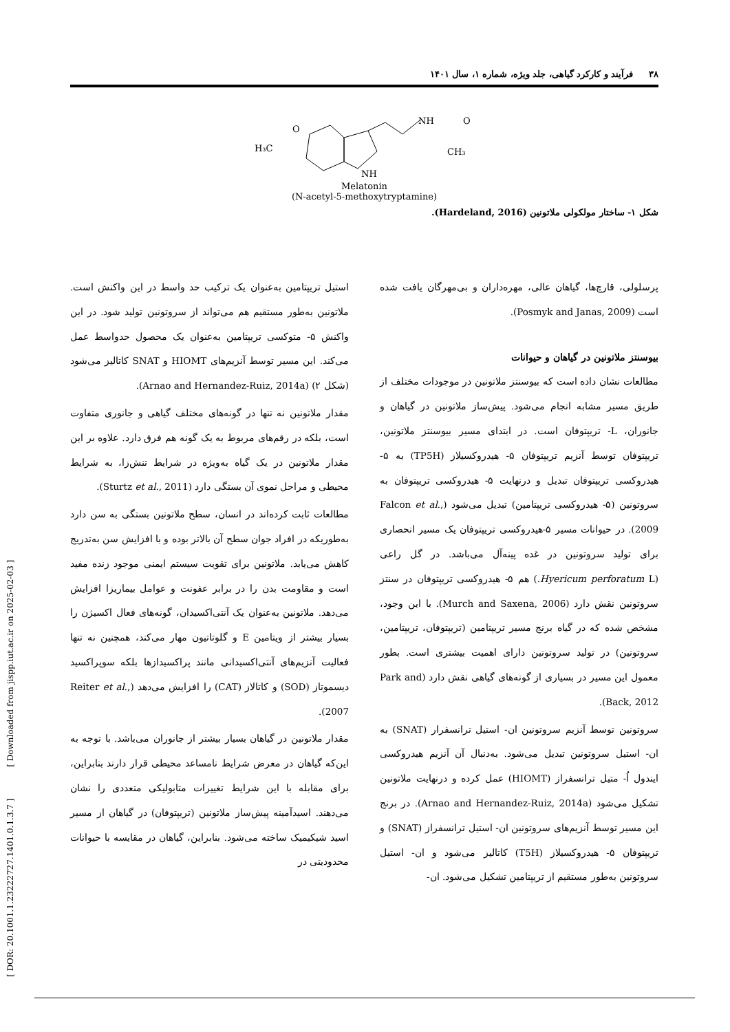٣٨ فرآیند و کارکرد گیاهی، جلد ویژه، شماره ۱، سال ۱۴۰۱
H₃C
O
NH
NH
O
CH₃
Melatonin
(N-acetyl-5-methoxytryptamine)
شکل ۱- ساختار مولکولی ملاتونین (Hardeland, 2016).
پرسلولی، قارچ‌ها، گیاهان عالی، مهره‌داران و بی‌مهرگان یافت شده است (Posmyk and Janas, 2009).
بیوسنتز ملاتونین در گیاهان و حیوانات
مطالعات نشان داده است که بیوسنتز ملاتونین در موجودات مختلف از طریق مسیر مشابه انجام می‌شود. پیش‌ساز ملاتونین در گیاهان و جانوران، L- تریپتوفان است. در ابتدای مسیر بیوسنتز ملاتونین، تریپتوفان توسط آنزیم تریپتوفان ۵- هیدروکسیلاز (TP5H) به ۵- هیدروکسی تریپتوفان تبدیل و درنهایت ۵- هیدروکسی تریپتوفان به سروتونین (۵- هیدروکسی تریپتامین) تبدیل می‌شود (Falcon et al., 2009). در حیوانات مسیر ۵-هیدروکسی تریپتوفان یک مسیر انحصاری برای تولید سروتونین در غده پینه‌آل می‌باشد. در گل راعی (Hyericum perforatum L.) هم ۵- هیدروکسی تریپتوفان در سنتز سروتونین نقش دارد (Murch and Saxena, 2006). با این وجود، مشخص شده که در گیاه برنج مسیر تریپتامین (تریپتوفان، تریپتامین، سروتونین) در تولید سروتونین دارای اهمیت بیشتری است. بطور معمول این مسیر در بسیاری از گونه‌های گیاهی نقش دارد (Park and Back, 2012).
سروتونین توسط آنزیم سروتونین ان- استیل ترانسفرار (SNAT) به ان- استیل سروتونین تبدیل می‌شود. به‌دنبال آن آنزیم هیدروکسی ایندول اُ- متیل ترانسفراز (HIOMT) عمل کرده و درنهایت ملاتونین تشکیل می‌شود (Arnao and Hernandez-Ruiz, 2014a). در برنج این مسیر توسط آنزیم‌های سروتونین ان- استیل ترانسفراز (SNAT) و تریپتوفان ۵- هیدروکسیلاز (T5H) کاتالیز می‌شود و ان- استیل سروتونین به‌طور مستقیم از تریپتامین تشکیل می‌شود. ان-
استیل تریپتامین به‌عنوان یک ترکیب حد واسط در این واکنش است. ملاتونین به‌طور مستقیم هم می‌تواند از سروتونین تولید شود. در این واکنش ۵- متوکسی تریپتامین به‌عنوان یک محصول حدواسط عمل می‌کند. این مسیر توسط آنزیم‌های HIOMT و SNAT کاتالیز می‌شود (شکل ۲) (Arnao and Hernandez-Ruiz, 2014a).
مقدار ملاتونین نه تنها در گونه‌های مختلف گیاهی و جانوری متفاوت است، بلکه در رقم‌های مربوط به یک گونه هم فرق دارد. علاوه بر این مقدار ملاتونین در یک گیاه به‌ویژه در شرایط تنش‌زا، به شرایط محیطی و مراحل نموی آن بستگی دارد (Sturtz et al., 2011).
مطالعات ثابت کرده‌اند در انسان، سطح ملاتونین بستگی به سن دارد به‌طوریکه در افراد جوان سطح آن بالاتر بوده و با افزایش سن به‌تدریج کاهش می‌یابد. ملاتونین برای تقویت سیستم ایمنی موجود زنده مفید است و مقاومت بدن را در برابر عفونت و عوامل بیماریزا افزایش می‌دهد. ملاتونین به‌عنوان یک آنتی‌اکسیدان، گونه‌های فعال اکسیژن را بسیار بیشتر از ویتامین E و گلوتاتیون مهار می‌کند، همچنین نه تنها فعالیت آنزیم‌های آنتی‌اکسیدانی مانند پراکسیدازها بلکه سوپراکسید دیسموتاز (SOD) و کاتالاز (CAT) را افزایش می‌دهد (Reiter et al., 2007).
مقدار ملاتونین در گیاهان بسیار بیشتر از جانوران می‌باشد. با توجه به این‌که گیاهان در معرض شرایط نامساعد محیطی قرار دارند بنابراین، برای مقابله با این شرایط تغییرات متابولیکی متعددی را نشان می‌دهند. اسیدآمینه پیش‌ساز ملاتونین (تریپتوفان) در گیاهان از مسیر اسید شیکیمیک ساخته می‌شود. بنابراین، گیاهان در مقایسه با حیوانات محدودیتی در
[ DOR: 20.1001.1.23222727.1401.0.1.3.7 ] [ Downloaded from jispp.iut.ac.ir on 2025-02-03 ]